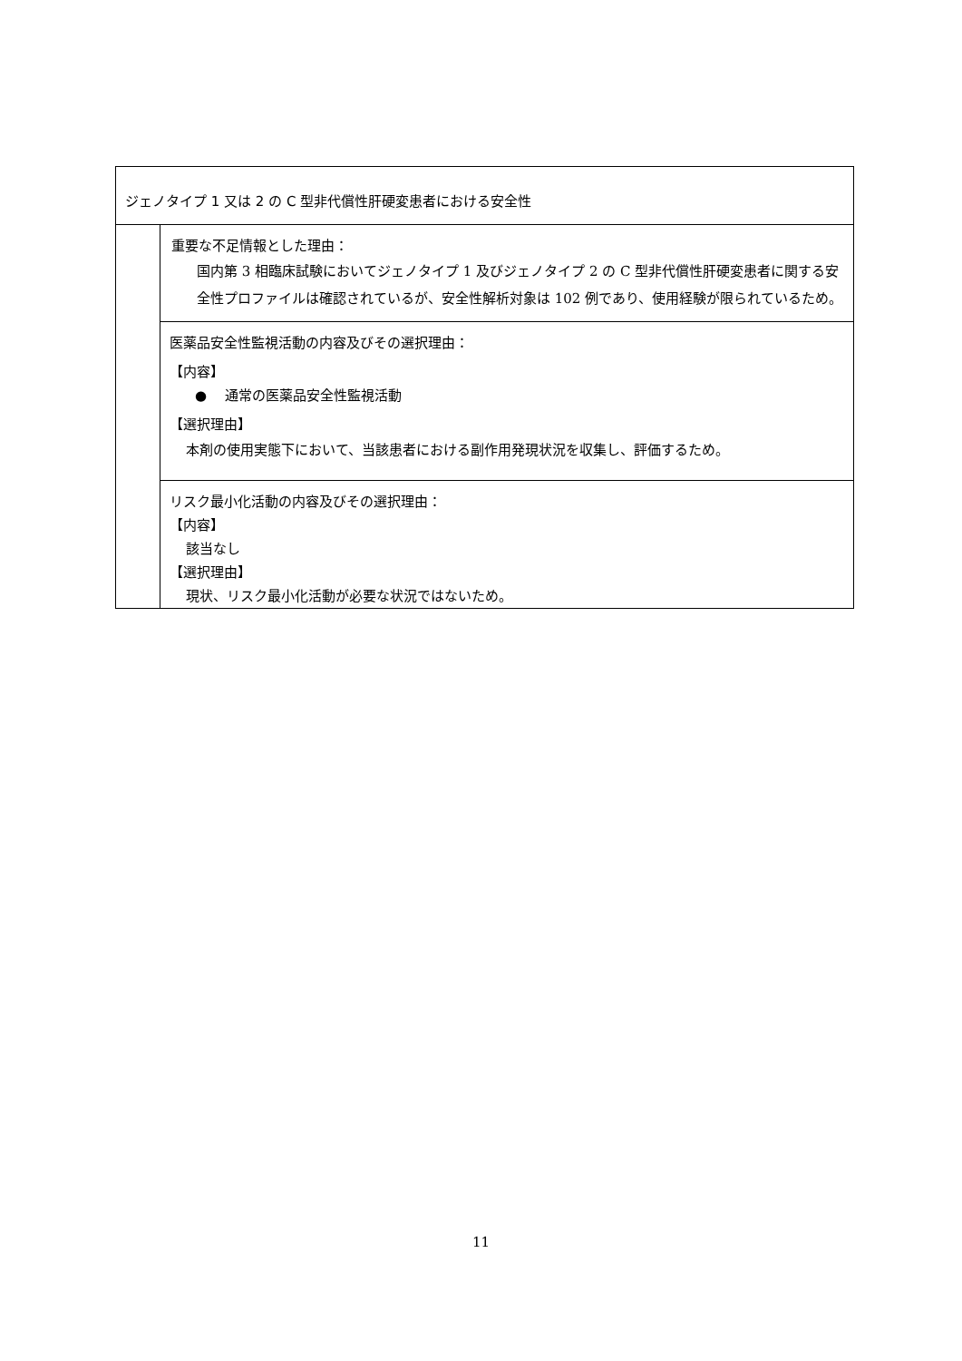| ジェノタイプ 1 又は 2 の C 型非代償性肝硬変患者における安全性 | |
| | 重要な不足情報とした理由： 国内第 3 相臨床試験においてジェノタイプ 1 及びジェノタイプ 2 の C 型非代償性肝硬変患者に関する安全性プロファイルは確認されているが、安全性解析対象は 102 例であり、使用経験が限られているため。 |
| | 医薬品安全性監視活動の内容及びその選択理由： 【内容】 ● 通常の医薬品安全性監視活動 【選択理由】 本剤の使用実態下において、当該患者における副作用発現状況を収集し、評価するため。 |
| | リスク最小化活動の内容及びその選択理由： 【内容】 該当なし 【選択理由】 現状、リスク最小化活動が必要な状況ではないため。 |
11